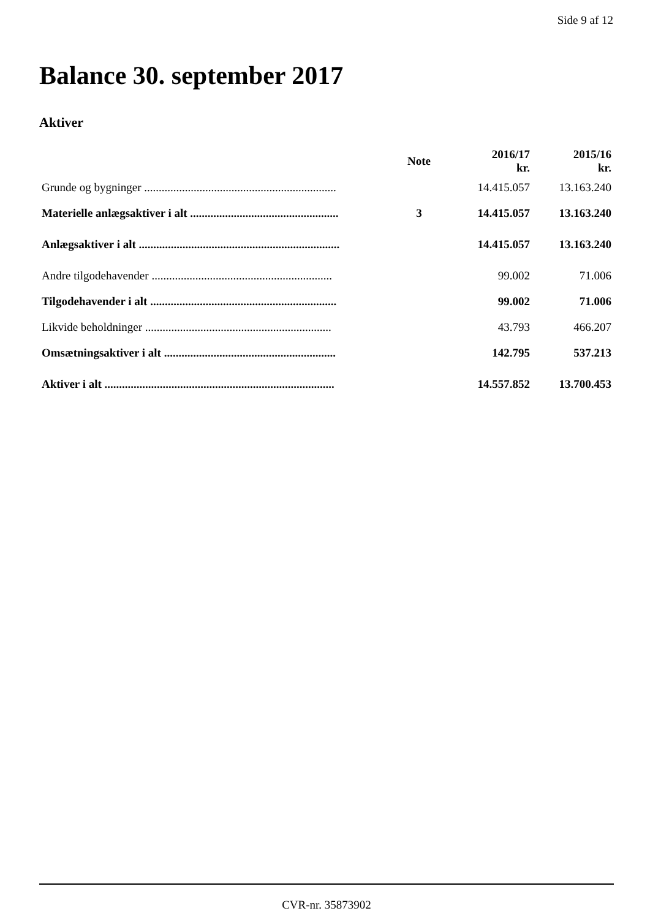Side 9 af 12
Balance 30. september 2017
Aktiver
| | Note | 2016/17 kr. | 2015/16 kr. |
| --- | --- | --- | --- |
| Grunde og bygninger .................................................................. | | 14.415.057 | 13.163.240 |
| Materielle anlægsaktiver i alt ................................................... | 3 | 14.415.057 | 13.163.240 |
| Anlægsaktiver i alt ..................................................................... | | 14.415.057 | 13.163.240 |
| Andre tilgodehavender .............................................................. | | 99.002 | 71.006 |
| Tilgodehavender i alt ................................................................ | | 99.002 | 71.006 |
| Likvide beholdninger ................................................................ | | 43.793 | 466.207 |
| Omsætningsaktiver i alt ........................................................... | | 142.795 | 537.213 |
| Aktiver i alt ............................................................................... | | 14.557.852 | 13.700.453 |
CVR-nr. 35873902